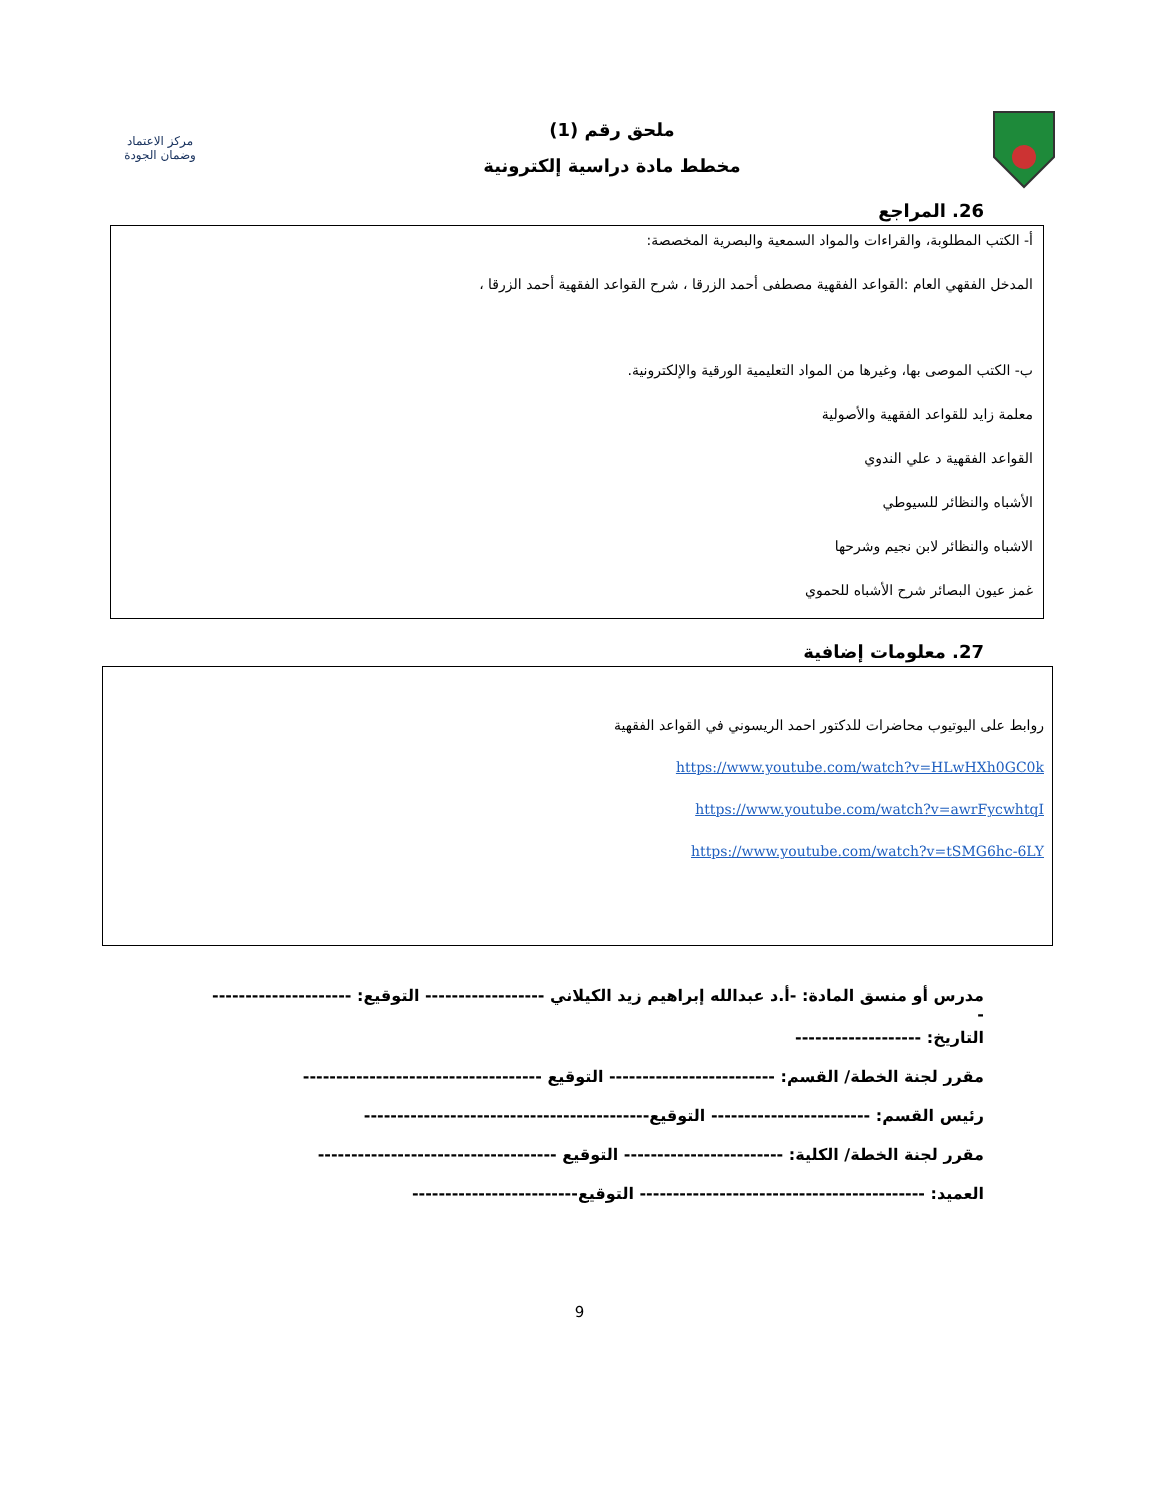ملحق رقم (1)
مخطط مادة دراسية إلكترونية
مركز الاعتماد
وضمان الجودة
26. المراجع
أ- الكتب المطلوبة، والقراءات والمواد السمعية والبصرية المخصصة:
المدخل الفقهي العام :القواعد الفقهية مصطفى أحمد الزرقا ، شرح القواعد الفقهية أحمد الزرقا ،
ب- الكتب الموصى بها، وغيرها من المواد التعليمية الورقية والإلكترونية.
معلمة زايد للقواعد الفقهية والأصولية
القواعد الفقهية د علي الندوي
الأشباه والنظائر للسيوطي
الاشباه والنظائر لابن نجيم وشرحها
غمز عيون البصائر شرح الأشباه للحموي
27. معلومات إضافية
روابط على اليوتيوب محاضرات للدكتور احمد الريسوني في القواعد الفقهية
https://www.youtube.com/watch?v=HLwHXh0GC0k
https://www.youtube.com/watch?v=awrFycwhtqI
https://www.youtube.com/watch?v=tSMG6hc-6LY
مدرس أو منسق المادة: -أ.د عبدالله إبراهيم زيد الكيلاني ------------------ التوقيع: --------------------- -
التاريخ: -------------------
مقرر لجنة الخطة/ القسم: ------------------------- التوقيع ------------------------------------
رئيس القسم: ------------------------ التوقيع-------------------------------------------
مقرر لجنة الخطة/ الكلية: ------------------------ التوقيع ------------------------------------
العميد: ------------------------------------------- التوقيع-------------------------
9